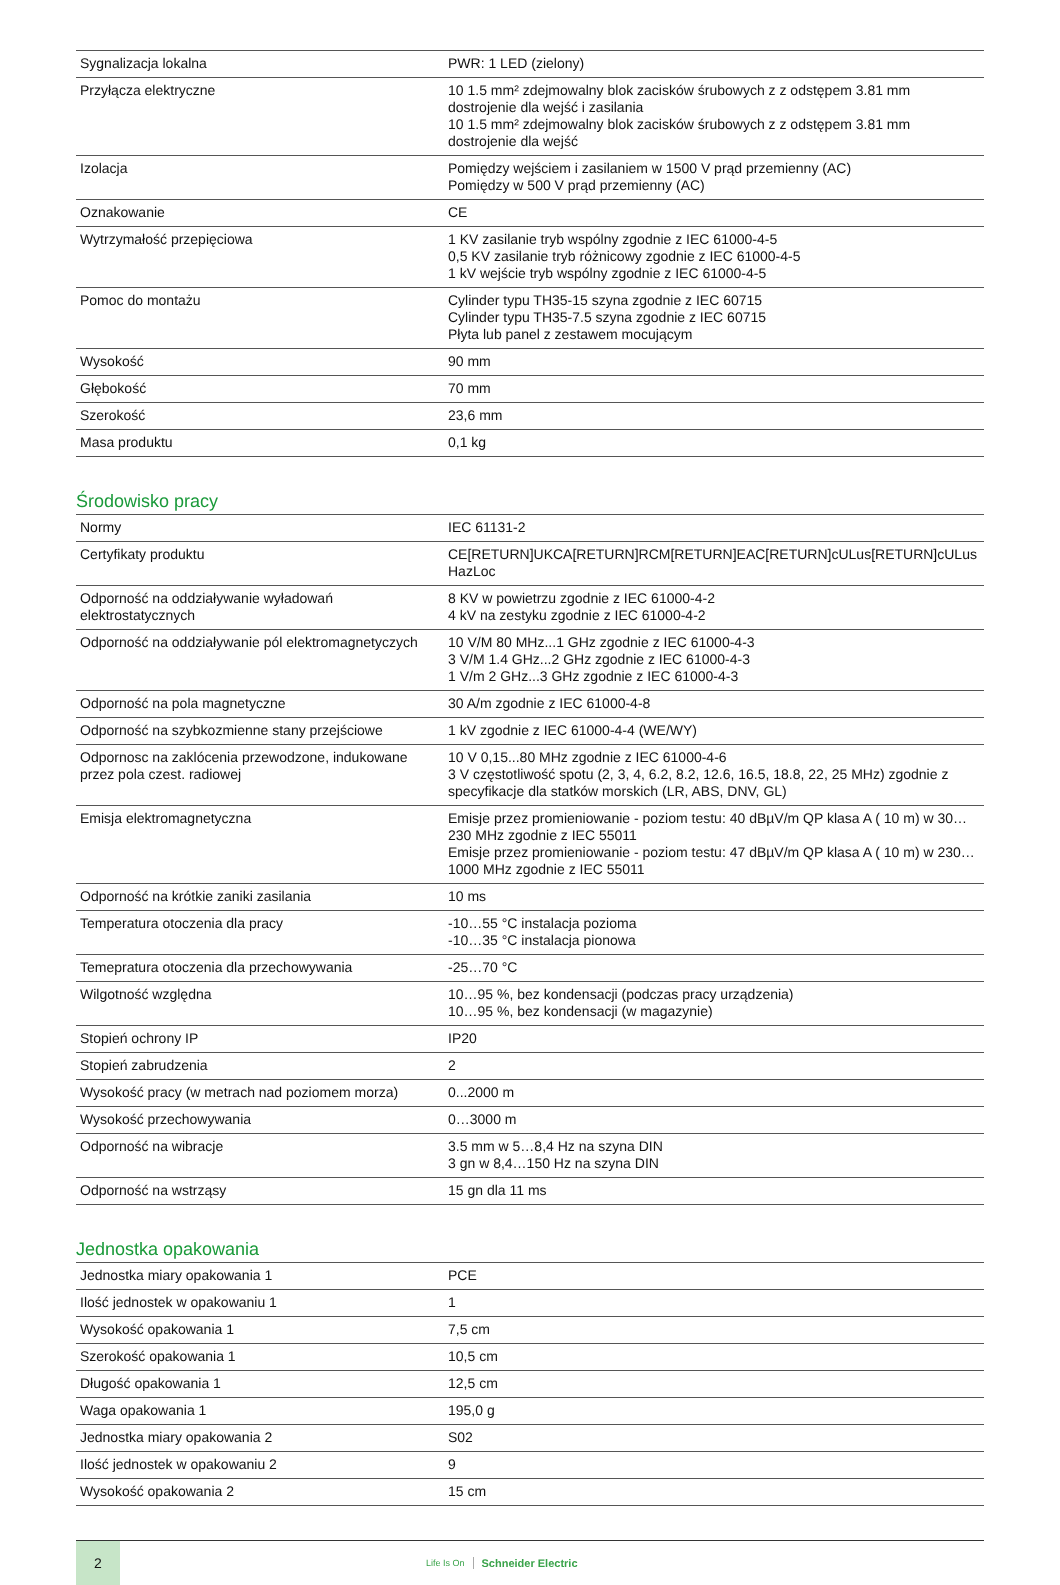| Sygnalizacja lokalna | PWR: 1 LED (zielony) |
| Przyłącza elektryczne | 10 1.5 mm² zdejmowalny blok zacisków śrubowych z z odstępem 3.81 mm dostrojenie dla wejść i zasilania 10 1.5 mm² zdejmowalny blok zacisków śrubowych z z odstępem 3.81 mm dostrojenie dla wejść |
| Izolacja | Pomiędzy wejściem i zasilaniem w 1500 V prąd przemienny (AC) Pomiędzy w 500 V prąd przemienny (AC) |
| Oznakowanie | CE |
| Wytrzymałość przepięciowa | 1 KV zasilanie tryb wspólny zgodnie z IEC 61000-4-5 0,5 KV zasilanie tryb różnicowy zgodnie z IEC 61000-4-5 1 kV wejście tryb wspólny zgodnie z IEC 61000-4-5 |
| Pomoc do montażu | Cylinder typu TH35-15 szyna zgodnie z IEC 60715 Cylinder typu TH35-7.5 szyna zgodnie z IEC 60715 Płyta lub panel z zestawem mocującym |
| Wysokość | 90 mm |
| Głębokość | 70 mm |
| Szerokość | 23,6 mm |
| Masa produktu | 0,1 kg |
Środowisko pracy
| Normy | IEC 61131-2 |
| Certyfikaty produktu | CE[RETURN]UKCA[RETURN]RCM[RETURN]EAC[RETURN]cULus[RETURN]cULus HazLoc |
| Odporność na oddziaływanie wyładowań elektrostatycznych | 8 KV w powietrzu zgodnie z IEC 61000-4-2 4 kV na zestyku zgodnie z IEC 61000-4-2 |
| Odporność na oddziaływanie pól elektromagnetyczych | 10 V/M 80 MHz...1 GHz zgodnie z IEC 61000-4-3 3 V/M 1.4 GHz...2 GHz zgodnie z IEC 61000-4-3 1 V/m 2 GHz...3 GHz zgodnie z IEC 61000-4-3 |
| Odporność na pola magnetyczne | 30 A/m zgodnie z IEC 61000-4-8 |
| Odporność na szybkozmienne stany przejściowe | 1 kV zgodnie z IEC 61000-4-4 (WE/WY) |
| Odpornosc na zaklócenia przewodzone, indukowane przez pola czest. radiowej | 10 V 0,15...80 MHz zgodnie z IEC 61000-4-6 3 V częstotliwość spotu (2, 3, 4, 6.2, 8.2, 12.6, 16.5, 18.8, 22, 25 MHz) zgodnie z specyfikacje dla statków morskich (LR, ABS, DNV, GL) |
| Emisja elektromagnetyczna | Emisje przez promieniowanie - poziom testu: 40 dBµV/m QP klasa A ( 10 m) w 30…230 MHz zgodnie z IEC 55011 Emisje przez promieniowanie - poziom testu: 47 dBµV/m QP klasa A ( 10 m) w 230…1000 MHz zgodnie z IEC 55011 |
| Odporność na krótkie zaniki zasilania | 10 ms |
| Temperatura otoczenia dla pracy | -10…55 °C instalacja pozioma -10…35 °C instalacja pionowa |
| Temepratura otoczenia dla przechowywania | -25…70 °C |
| Wilgotność względna | 10…95 %, bez kondensacji (podczas pracy urządzenia) 10…95 %, bez kondensacji (w magazynie) |
| Stopień ochrony IP | IP20 |
| Stopień zabrudzenia | 2 |
| Wysokość pracy (w metrach nad poziomem morza) | 0...2000 m |
| Wysokość przechowywania | 0…3000 m |
| Odporność na wibracje | 3.5 mm w 5…8,4 Hz na szyna DIN 3 gn w 8,4…150 Hz na szyna DIN |
| Odporność na wstrząsy | 15 gn dla 11 ms |
Jednostka opakowania
| Jednostka miary opakowania 1 | PCE |
| Ilość jednostek w opakowaniu 1 | 1 |
| Wysokość opakowania 1 | 7,5 cm |
| Szerokość opakowania 1 | 10,5 cm |
| Długość opakowania 1 | 12,5 cm |
| Waga opakowania 1 | 195,0 g |
| Jednostka miary opakowania 2 | S02 |
| Ilość jednostek w opakowaniu 2 | 9 |
| Wysokość opakowania 2 | 15 cm |
2
Life Is On Schneider Electric